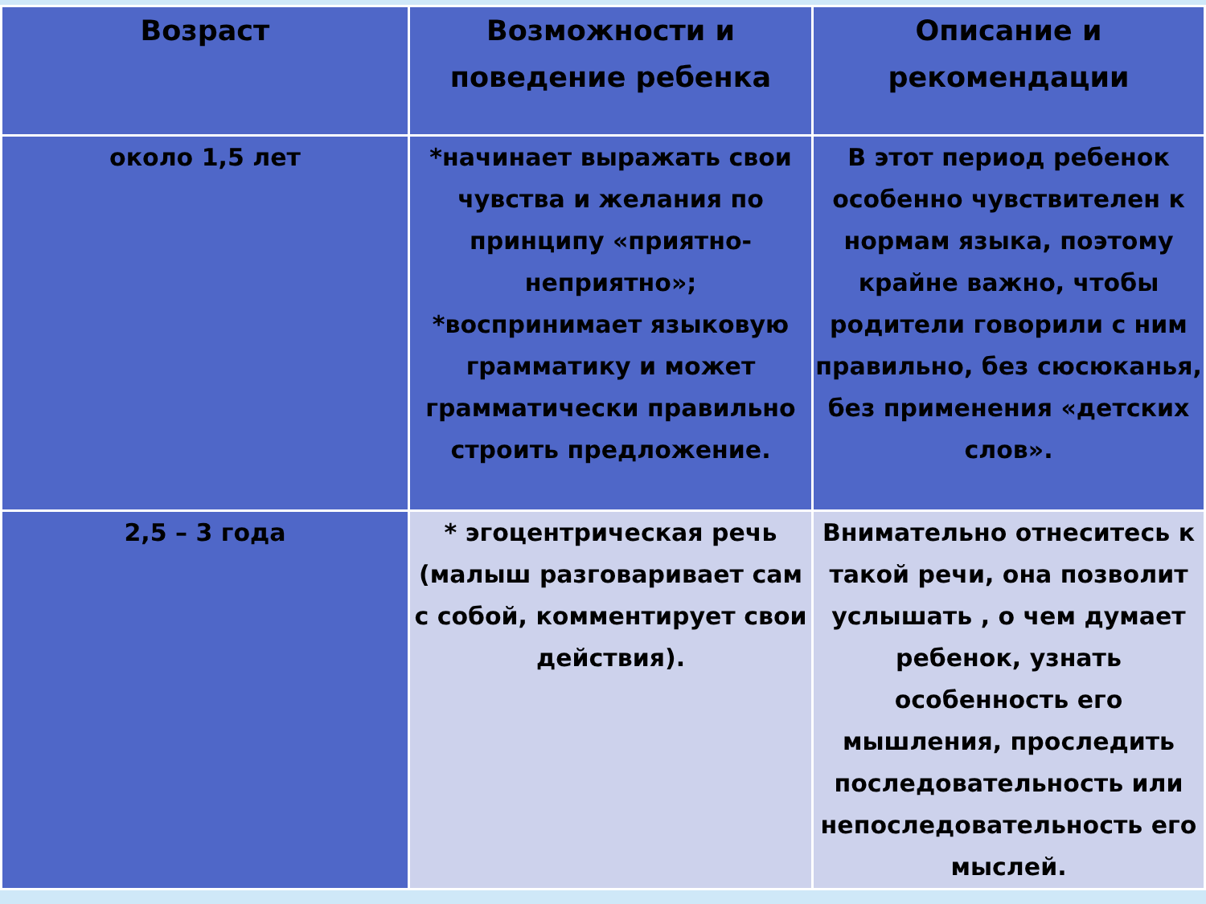| Возраст | Возможности и поведение ребенка | Описание и рекомендации |
| --- | --- | --- |
| около 1,5 лет | *начинает выражать свои чувства и желания по принципу «приятно-неприятно»; *воспринимает языковую грамматику и может грамматически правильно строить предложение. | В этот период ребенок особенно чувствителен к нормам языка, поэтому крайне важно, чтобы родители говорили с ним правильно, без сюсюканья, без применения «детских слов». |
| 2,5 – 3 года | * эгоцентрическая речь (малыш разговаривает сам с собой, комментирует свои действия). | Внимательно отнеситесь к такой речи, она позволит услышать , о чем думает ребенок, узнать особенность его мышления, проследить последовательность или непоследовательность его мыслей. |